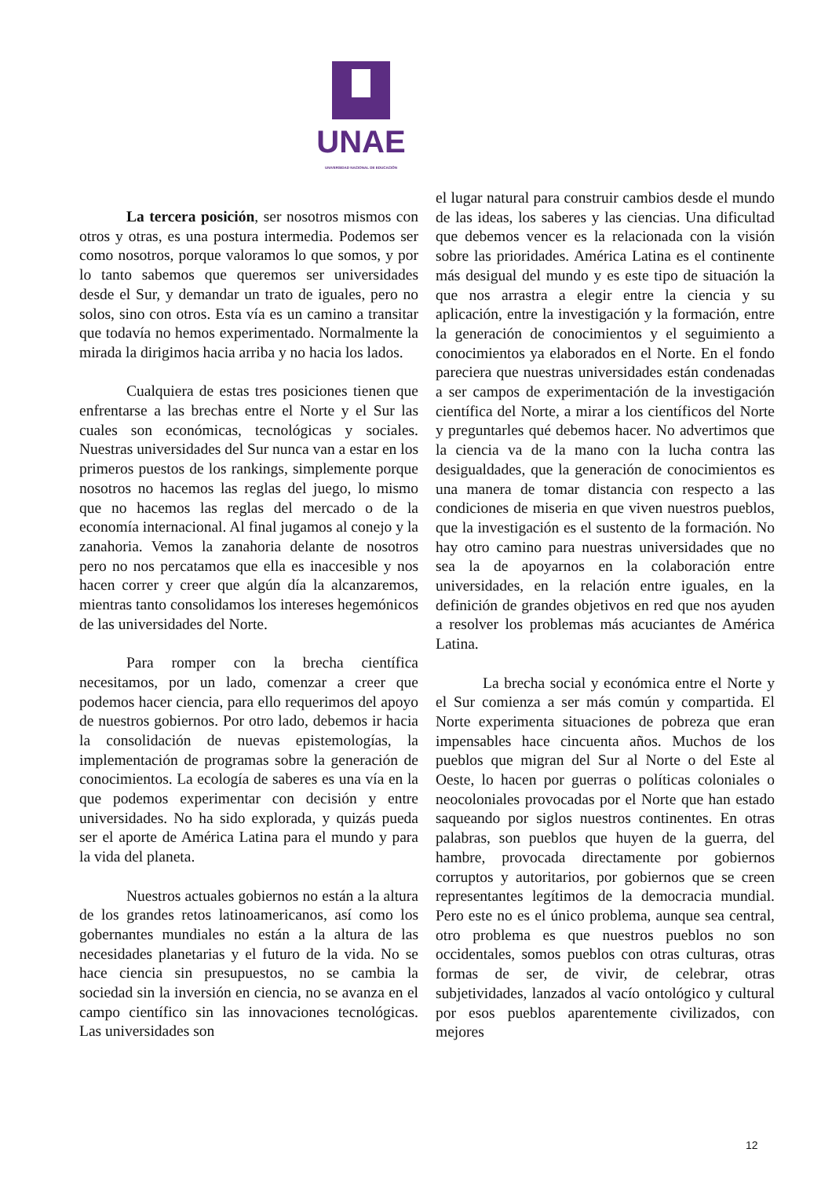UNAE
UNIVERSIDAD NACIONAL DE EDUCACIÓN
La tercera posición, ser nosotros mismos con otros y otras, es una postura intermedia. Podemos ser como nosotros, porque valoramos lo que somos, y por lo tanto sabemos que queremos ser universidades desde el Sur, y demandar un trato de iguales, pero no solos, sino con otros. Esta vía es un camino a transitar que todavía no hemos experimentado. Normalmente la mirada la dirigimos hacia arriba y no hacia los lados.
Cualquiera de estas tres posiciones tienen que enfrentarse a las brechas entre el Norte y el Sur las cuales son económicas, tecnológicas y sociales. Nuestras universidades del Sur nunca van a estar en los primeros puestos de los rankings, simplemente porque nosotros no hacemos las reglas del juego, lo mismo que no hacemos las reglas del mercado o de la economía internacional. Al final jugamos al conejo y la zanahoria. Vemos la zanahoria delante de nosotros pero no nos percatamos que ella es inaccesible y nos hacen correr y creer que algún día la alcanzaremos, mientras tanto consolidamos los intereses hegemónicos de las universidades del Norte.
Para romper con la brecha científica necesitamos, por un lado, comenzar a creer que podemos hacer ciencia, para ello requerimos del apoyo de nuestros gobiernos. Por otro lado, debemos ir hacia la consolidación de nuevas epistemologías, la implementación de programas sobre la generación de conocimientos. La ecología de saberes es una vía en la que podemos experimentar con decisión y entre universidades. No ha sido explorada, y quizás pueda ser el aporte de América Latina para el mundo y para la vida del planeta.
Nuestros actuales gobiernos no están a la altura de los grandes retos latinoamericanos, así como los gobernantes mundiales no están a la altura de las necesidades planetarias y el futuro de la vida. No se hace ciencia sin presupuestos, no se cambia la sociedad sin la inversión en ciencia, no se avanza en el campo científico sin las innovaciones tecnológicas. Las universidades son
el lugar natural para construir cambios desde el mundo de las ideas, los saberes y las ciencias. Una dificultad que debemos vencer es la relacionada con la visión sobre las prioridades. América Latina es el continente más desigual del mundo y es este tipo de situación la que nos arrastra a elegir entre la ciencia y su aplicación, entre la investigación y la formación, entre la generación de conocimientos y el seguimiento a conocimientos ya elaborados en el Norte. En el fondo pareciera que nuestras universidades están condenadas a ser campos de experimentación de la investigación científica del Norte, a mirar a los científicos del Norte y preguntarles qué debemos hacer. No advertimos que la ciencia va de la mano con la lucha contra las desigualdades, que la generación de conocimientos es una manera de tomar distancia con respecto a las condiciones de miseria en que viven nuestros pueblos, que la investigación es el sustento de la formación. No hay otro camino para nuestras universidades que no sea la de apoyarnos en la colaboración entre universidades, en la relación entre iguales, en la definición de grandes objetivos en red que nos ayuden a resolver los problemas más acuciantes de América Latina.
La brecha social y económica entre el Norte y el Sur comienza a ser más común y compartida. El Norte experimenta situaciones de pobreza que eran impensables hace cincuenta años. Muchos de los pueblos que migran del Sur al Norte o del Este al Oeste, lo hacen por guerras o políticas coloniales o neocoloniales provocadas por el Norte que han estado saqueando por siglos nuestros continentes. En otras palabras, son pueblos que huyen de la guerra, del hambre, provocada directamente por gobiernos corruptos y autoritarios, por gobiernos que se creen representantes legítimos de la democracia mundial. Pero este no es el único problema, aunque sea central, otro problema es que nuestros pueblos no son occidentales, somos pueblos con otras culturas, otras formas de ser, de vivir, de celebrar, otras subjetividades, lanzados al vacío ontológico y cultural por esos pueblos aparentemente civilizados, con mejores
12